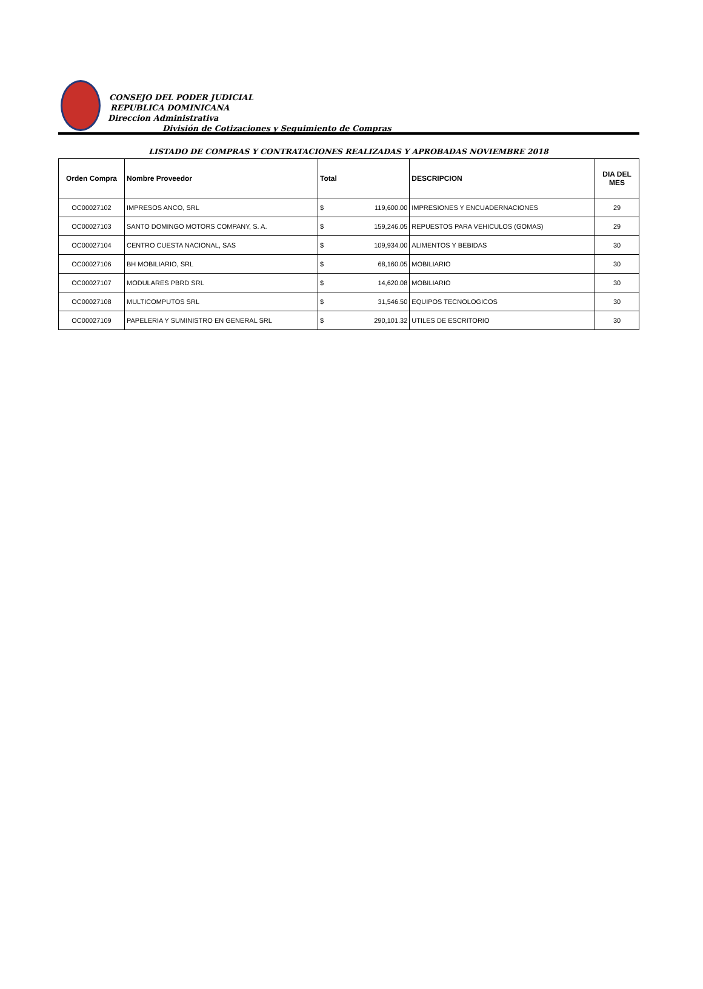CONSEJO DEL PODER JUDICIAL
REPUBLICA DOMINICANA
Direccion Administrativa
División de Cotizaciones y Seguimiento de Compras
LISTADO DE COMPRAS Y CONTRATACIONES REALIZADAS Y APROBADAS NOVIEMBRE 2018
| Orden Compra | Nombre Proveedor | Total | | DESCRIPCION | DIA DEL MES |
| --- | --- | --- | --- | --- | --- |
| OC00027102 | IMPRESOS ANCO, SRL | $ | 119,600.00 | IMPRESIONES Y ENCUADERNACIONES | 29 |
| OC00027103 | SANTO DOMINGO MOTORS COMPANY, S. A. | $ | 159,246.05 | REPUESTOS PARA VEHICULOS (GOMAS) | 29 |
| OC00027104 | CENTRO CUESTA NACIONAL, SAS | $ | 109,934.00 | ALIMENTOS Y BEBIDAS | 30 |
| OC00027106 | BH MOBILIARIO, SRL | $ | 68,160.05 | MOBILIARIO | 30 |
| OC00027107 | MODULARES PBRD SRL | $ | 14,620.08 | MOBILIARIO | 30 |
| OC00027108 | MULTICOMPUTOS SRL | $ | 31,546.50 | EQUIPOS TECNOLOGICOS | 30 |
| OC00027109 | PAPELERIA Y SUMINISTRO EN GENERAL SRL | $ | 290,101.32 | UTILES DE ESCRITORIO | 30 |